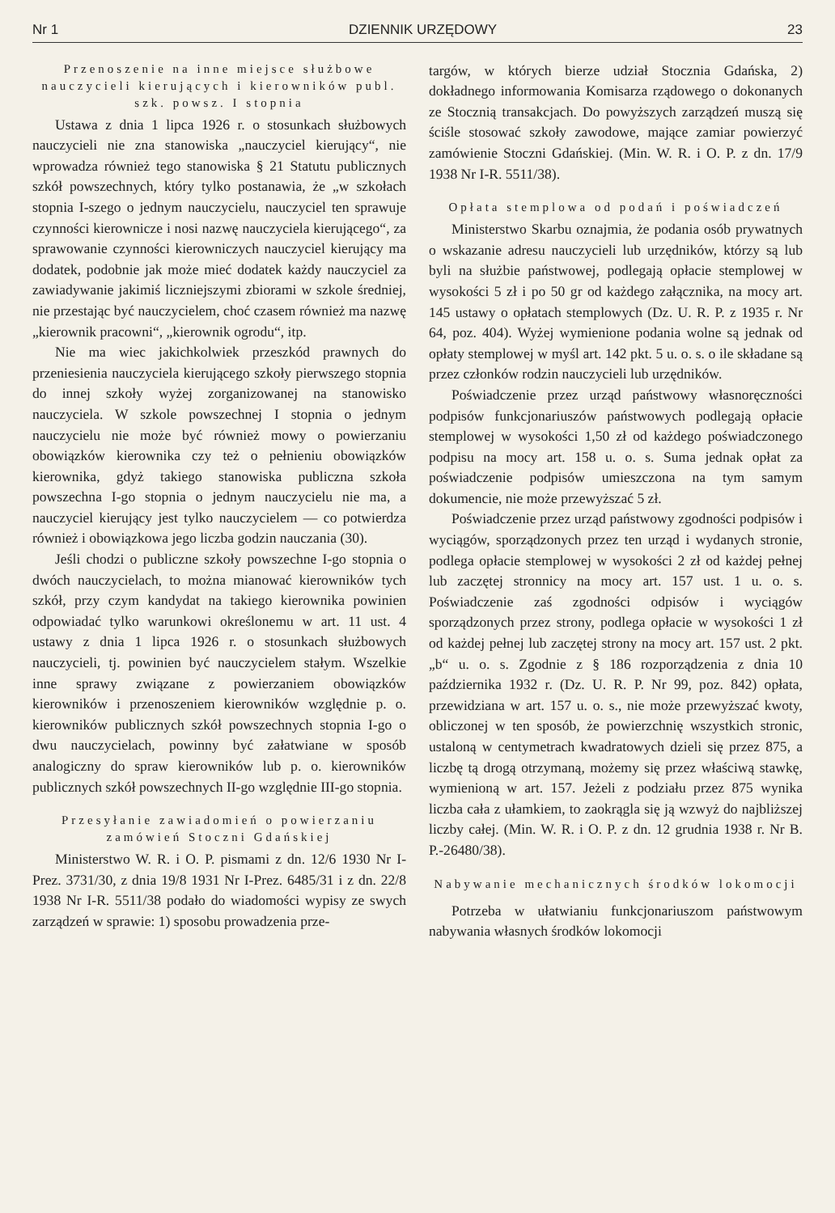Nr 1 DZIENNIK URZĘDOWY 23
Przenoszenie na inne miejsce służbowe nauczycieli kierujących i kierowników publ. szk. powsz. I stopnia
Ustawa z dnia 1 lipca 1926 r. o stosunkach służbowych nauczycieli nie zna stanowiska „nauczyciel kierujący“, nie wprowadza również tego stanowiska § 21 Statutu publicznych szkół powszechnych, który tylko postanawia, że „w szkołach stopnia I-szego o jednym nauczycielu, nauczyciel ten sprawuje czynności kierownicze i nosi nazwę nauczyciela kierującego“, za sprawowanie czynności kierowniczych nauczyciel kierujący ma dodatek, podobnie jak może mieć dodatek każdy nauczyciel za zawiadywanie jakimiś liczniejszymi zbiorami w szkole średniej, nie przestając być nauczycielem, choć czasem również ma nazwę „kierownik pracowni“, „kierownik ogrodu“, itp.
Nie ma wiec jakichkolwiek przeszkód prawnych do przeniesienia nauczyciela kierującego szkoły pierwszego stopnia do innej szkoły wyżej zorganizowanej na stanowisko nauczyciela. W szkole powszechnej I stopnia o jednym nauczycielu nie może być również mowy o powierzaniu obowiązków kierownika czy też o pełnieniu obowiązków kierownika, gdyż takiego stanowiska publiczna szkoła powszechna I-go stopnia o jednym nauczycielu nie ma, a nauczyciel kierujący jest tylko nauczycielem — co potwierdza również i obowiązkowa jego liczba godzin nauczania (30).
Jeśli chodzi o publiczne szkoły powszechne I-go stopnia o dwóch nauczycielach, to można mianować kierowników tych szkół, przy czym kandydat na takiego kierownika powinien odpowiadać tylko warunkowi określonemu w art. 11 ust. 4 ustawy z dnia 1 lipca 1926 r. o stosunkach służbowych nauczycieli, tj. powinien być nauczycielem stałym. Wszelkie inne sprawy związane z powierzaniem obowiązków kierowników i przenoszeniem kierowników względnie p. o. kierowników publicznych szkół powszechnych stopnia I-go o dwu nauczycielach, powinny być załatwiane w sposób analogiczny do spraw kierowników lub p. o. kierowników publicznych szkół powszechnych II-go względnie III-go stopnia.
Przesyłanie zawiadomień o powierzaniu zamówień Stoczni Gdańskiej
Ministerstwo W. R. i O. P. pismami z dn. 12/6 1930 Nr I-Prez. 3731/30, z dnia 19/8 1931 Nr I-Prez. 6485/31 i z dn. 22/8 1938 Nr I-R. 5511/38 podało do wiadomości wypisy ze swych zarządzeń w sprawie: 1) sposobu prowadzenia prze-
targów, w których bierze udział Stocznia Gdańska, 2) dokładnego informowania Komisarza rządowego o dokonanych ze Stocznią transakcjach. Do powyższych zarządzeń muszą się ściśle stosować szkoły zawodowe, mające zamiar powierzyć zamówienie Stoczni Gdańskiej. (Min. W. R. i O. P. z dn. 17/9 1938 Nr I-R. 5511/38).
Opłata stemplowa od podań i poświadczeń
Ministerstwo Skarbu oznajmia, że podania osób prywatnych o wskazanie adresu nauczycieli lub urzędników, którzy są lub byli na służbie państwowej, podlegają opłacie stemplowej w wysokości 5 zł i po 50 gr od każdego załącznika, na mocy art. 145 ustawy o opłatach stemplowych (Dz. U. R. P. z 1935 r. Nr 64, poz. 404). Wyżej wymienione podania wolne są jednak od opłaty stemplowej w myśl art. 142 pkt. 5 u. o. s. o ile składane są przez członków rodzin nauczycieli lub urzędników.
Poświadczenie przez urząd państwowy własnoręczności podpisów funkcjonariuszów państwowych podlegają opłacie stemplowej w wysokości 1,50 zł od każdego poświadczonego podpisu na mocy art. 158 u. o. s. Suma jednak opłat za poświadczenie podpisów umieszczona na tym samym dokumencie, nie może przewyższać 5 zł.
Poświadczenie przez urząd państwowy zgodności podpisów i wyciągów, sporządzonych przez ten urząd i wydanych stronie, podlega opłacie stemplowej w wysokości 2 zł od każdej pełnej lub zaczętej stronnicy na mocy art. 157 ust. 1 u. o. s. Poświadczenie zaś zgodności odpisów i wyciągów sporządzonych przez strony, podlega opłacie w wysokości 1 zł od każdej pełnej lub zaczętej strony na mocy art. 157 ust. 2 pkt. „b“ u. o. s. Zgodnie z § 186 rozporządzenia z dnia 10 października 1932 r. (Dz. U. R. P. Nr 99, poz. 842) opłata, przewidziana w art. 157 u. o. s., nie może przewyższać kwoty, obliczonej w ten sposób, że powierzchnię wszystkich stronic, ustaloną w centymetrach kwadratowych dzieli się przez 875, a liczbę tą drogą otrzymaną, możemy się przez właściwą stawkę, wymienioną w art. 157. Jeżeli z podziału przez 875 wynika liczba cała z ułamkiem, to zaokrągla się ją wzwyż do najbliższej liczby całej. (Min. W. R. i O. P. z dn. 12 grudnia 1938 r. Nr B. P.-26480/38).
Nabywanie mechanicznych środków lokomocji
Potrzeba w ułatwianiu funkcjonariuszom państwowym nabywania własnych środków lokomocji